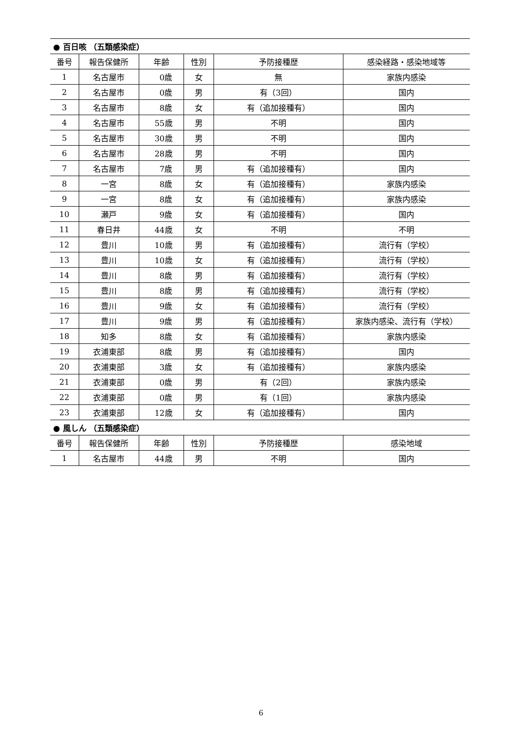| ● 百日咳 （五類感染症） | | | | | |
| 番号 | 報告保健所 | 年齢 | 性別 | 予防接種歴 | 感染経路・感染地域等 |
| 1 | 名古屋市 | 0歳 | 女 | 無 | 家族内感染 |
| 2 | 名古屋市 | 0歳 | 男 | 有（3回） | 国内 |
| 3 | 名古屋市 | 8歳 | 女 | 有（追加接種有） | 国内 |
| 4 | 名古屋市 | 55歳 | 男 | 不明 | 国内 |
| 5 | 名古屋市 | 30歳 | 男 | 不明 | 国内 |
| 6 | 名古屋市 | 28歳 | 男 | 不明 | 国内 |
| 7 | 名古屋市 | 7歳 | 男 | 有（追加接種有） | 国内 |
| 8 | 一宮 | 8歳 | 女 | 有（追加接種有） | 家族内感染 |
| 9 | 一宮 | 8歳 | 女 | 有（追加接種有） | 家族内感染 |
| 10 | 瀬戸 | 9歳 | 女 | 有（追加接種有） | 国内 |
| 11 | 春日井 | 44歳 | 女 | 不明 | 不明 |
| 12 | 豊川 | 10歳 | 男 | 有（追加接種有） | 流行有（学校） |
| 13 | 豊川 | 10歳 | 女 | 有（追加接種有） | 流行有（学校） |
| 14 | 豊川 | 8歳 | 男 | 有（追加接種有） | 流行有（学校） |
| 15 | 豊川 | 8歳 | 男 | 有（追加接種有） | 流行有（学校） |
| 16 | 豊川 | 9歳 | 女 | 有（追加接種有） | 流行有（学校） |
| 17 | 豊川 | 9歳 | 男 | 有（追加接種有） | 家族内感染、流行有（学校） |
| 18 | 知多 | 8歳 | 女 | 有（追加接種有） | 家族内感染 |
| 19 | 衣浦東部 | 8歳 | 男 | 有（追加接種有） | 国内 |
| 20 | 衣浦東部 | 3歳 | 女 | 有（追加接種有） | 家族内感染 |
| 21 | 衣浦東部 | 0歳 | 男 | 有（2回） | 家族内感染 |
| 22 | 衣浦東部 | 0歳 | 男 | 有（1回） | 家族内感染 |
| 23 | 衣浦東部 | 12歳 | 女 | 有（追加接種有） | 国内 |
| ● 風しん （五類感染症） | | | | | |
| 番号 | 報告保健所 | 年齢 | 性別 | 予防接種歴 | 感染地域 |
| 1 | 名古屋市 | 44歳 | 男 | 不明 | 国内 |
6